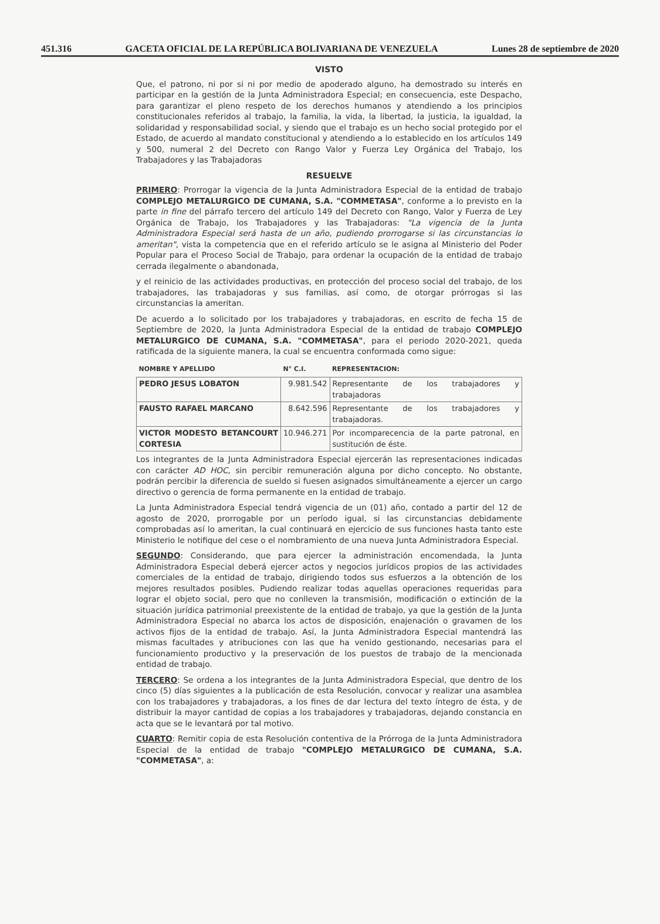451.316 GACETA OFICIAL DE LA REPÚBLICA BOLIVARIANA DE VENEZUELA Lunes 28 de septiembre de 2020
VISTO
Que, el patrono, ni por si ni por medio de apoderado alguno, ha demostrado su interés en participar en la gestión de la Junta Administradora Especial; en consecuencia, este Despacho, para garantizar el pleno respeto de los derechos humanos y atendiendo a los principios constitucionales referidos al trabajo, la familia, la vida, la libertad, la justicia, la igualdad, la solidaridad y responsabilidad social, y siendo que el trabajo es un hecho social protegido por el Estado, de acuerdo al mandato constitucional y atendiendo a lo establecido en los artículos 149 y 500, numeral 2 del Decreto con Rango Valor y Fuerza Ley Orgánica del Trabajo, los Trabajadores y las Trabajadoras
RESUELVE
PRIMERO: Prorrogar la vigencia de la Junta Administradora Especial de la entidad de trabajo COMPLEJO METALURGICO DE CUMANA, S.A. "COMMETASA", conforme a lo previsto en la parte in fine del párrafo tercero del artículo 149 del Decreto con Rango, Valor y Fuerza de Ley Orgánica de Trabajo, los Trabajadores y las Trabajadoras: "La vigencia de la Junta Administradora Especial será hasta de un año, pudiendo prorrogarse si las circunstancias lo ameritan", vista la competencia que en el referido artículo se le asigna al Ministerio del Poder Popular para el Proceso Social de Trabajo, para ordenar la ocupación de la entidad de trabajo cerrada ilegalmente o abandonada,
y el reinicio de las actividades productivas, en protección del proceso social del trabajo, de los trabajadores, las trabajadoras y sus familias, así como, de otorgar prórrogas si las circunstancias la ameritan.
De acuerdo a lo solicitado por los trabajadores y trabajadoras, en escrito de fecha 15 de Septiembre de 2020, la Junta Administradora Especial de la entidad de trabajo COMPLEJO METALURGICO DE CUMANA, S.A. "COMMETASA", para el periodo 2020-2021, queda ratificada de la siguiente manera, la cual se encuentra conformada como sigue:
| NOMBRE Y APELLIDO | N° C.I. | REPRESENTACION: |
| --- | --- | --- |
| PEDRO JESUS LOBATON | 9.981.542 | Representante de los trabajadores y trabajadoras |
| FAUSTO RAFAEL MARCANO | 8.642.596 | Representante de los trabajadores y trabajadoras. |
| VICTOR MODESTO BETANCOURT CORTESIA | 10.946.271 | Por incomparecencia de la parte patronal, en sustitución de éste. |
Los integrantes de la Junta Administradora Especial ejercerán las representaciones indicadas con carácter AD HOC, sin percibir remuneración alguna por dicho concepto. No obstante, podrán percibir la diferencia de sueldo si fuesen asignados simultáneamente a ejercer un cargo directivo o gerencia de forma permanente en la entidad de trabajo.
La Junta Administradora Especial tendrá vigencia de un (01) año, contado a partir del 12 de agosto de 2020, prorrogable por un período igual, si las circunstancias debidamente comprobadas así lo ameritan, la cual continuará en ejercicio de sus funciones hasta tanto este Ministerio le notifique del cese o el nombramiento de una nueva Junta Administradora Especial.
SEGUNDO: Considerando, que para ejercer la administración encomendada, la Junta Administradora Especial deberá ejercer actos y negocios jurídicos propios de las actividades comerciales de la entidad de trabajo, dirigiendo todos sus esfuerzos a la obtención de los mejores resultados posibles. Pudiendo realizar todas aquellas operaciones requeridas para lograr el objeto social, pero que no conlleven la transmisión, modificación o extinción de la situación jurídica patrimonial preexistente de la entidad de trabajo, ya que la gestión de la Junta Administradora Especial no abarca los actos de disposición, enajenación o gravamen de los activos fijos de la entidad de trabajo. Así, la Junta Administradora Especial mantendrá las mismas facultades y atribuciones con las que ha venido gestionando, necesarias para el funcionamiento productivo y la preservación de los puestos de trabajo de la mencionada entidad de trabajo.
TERCERO: Se ordena a los integrantes de la Junta Administradora Especial, que dentro de los cinco (5) días siguientes a la publicación de esta Resolución, convocar y realizar una asamblea con los trabajadores y trabajadoras, a los fines de dar lectura del texto íntegro de ésta, y de distribuir la mayor cantidad de copias a los trabajadores y trabajadoras, dejando constancia en acta que se le levantará por tal motivo.
CUARTO: Remitir copia de esta Resolución contentiva de la Prórroga de la Junta Administradora Especial de la entidad de trabajo "COMPLEJO METALURGICO DE CUMANA, S.A. "COMMETASA", a: